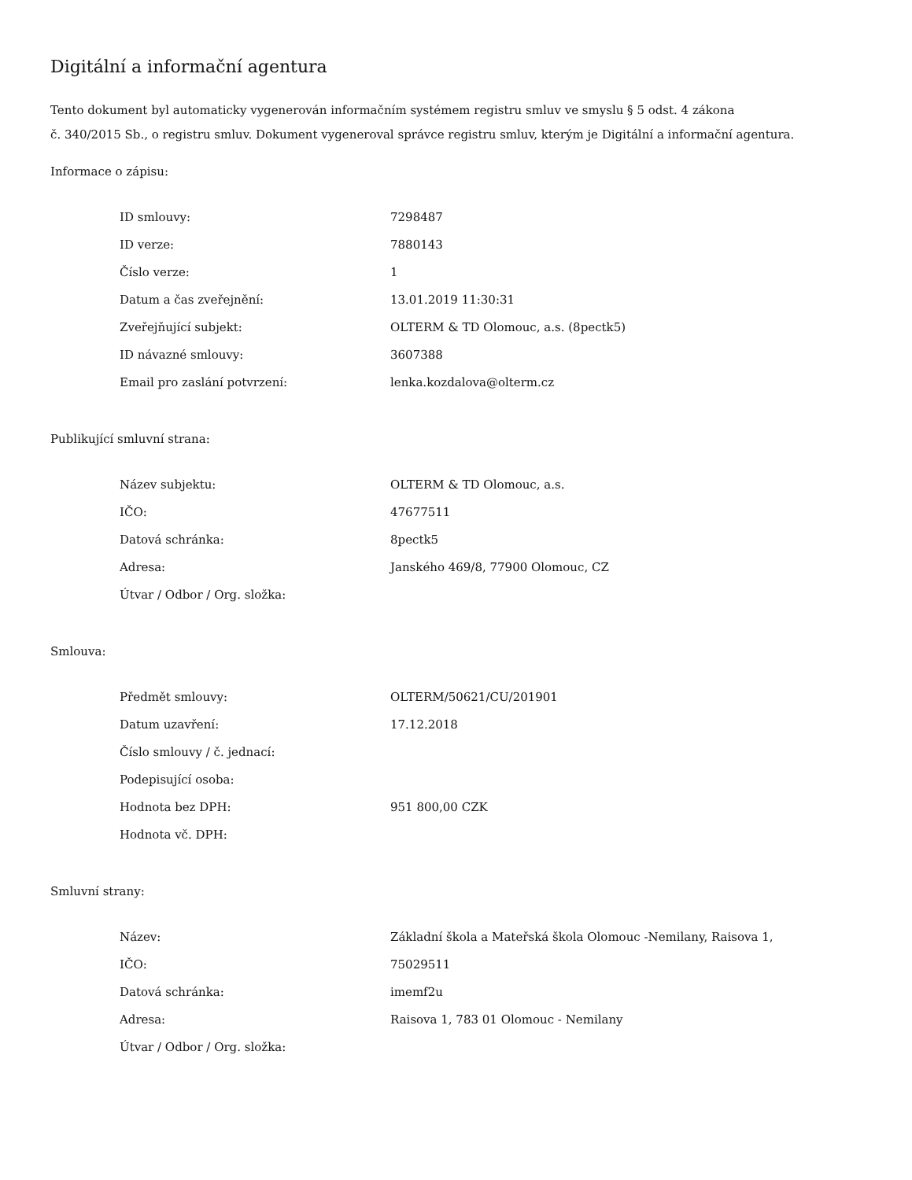Digitální a informační agentura
Tento dokument byl automaticky vygenerován informačním systémem registru smluv ve smyslu § 5 odst. 4 zákona
č. 340/2015 Sb., o registru smluv. Dokument vygeneroval správce registru smluv, kterým je Digitální a informační agentura.
Informace o zápisu:
| ID smlouvy: | 7298487 |
| ID verze: | 7880143 |
| Číslo verze: | 1 |
| Datum a čas zveřejnění: | 13.01.2019 11:30:31 |
| Zveřejňující subjekt: | OLTERM & TD Olomouc, a.s. (8pectk5) |
| ID návazné smlouvy: | 3607388 |
| Email pro zaslání potvrzení: | lenka.kozdalova@olterm.cz |
Publikující smluvní strana:
| Název subjektu: | OLTERM & TD Olomouc, a.s. |
| IČO: | 47677511 |
| Datová schránka: | 8pectk5 |
| Adresa: | Janského 469/8, 77900 Olomouc, CZ |
| Útvar / Odbor / Org. složka: | |
Smlouva:
| Předmět smlouvy: | OLTERM/50621/CU/201901 |
| Datum uzavření: | 17.12.2018 |
| Číslo smlouvy / č. jednací: | |
| Podepisující osoba: | |
| Hodnota bez DPH: | 951 800,00 CZK |
| Hodnota vč. DPH: | |
Smluvní strany:
| Název: | Základní škola a Mateřská škola Olomouc -Nemilany, Raisova 1, |
| IČO: | 75029511 |
| Datová schránka: | imemf2u |
| Adresa: | Raisova 1, 783 01 Olomouc - Nemilany |
| Útvar / Odbor / Org. složka: | |